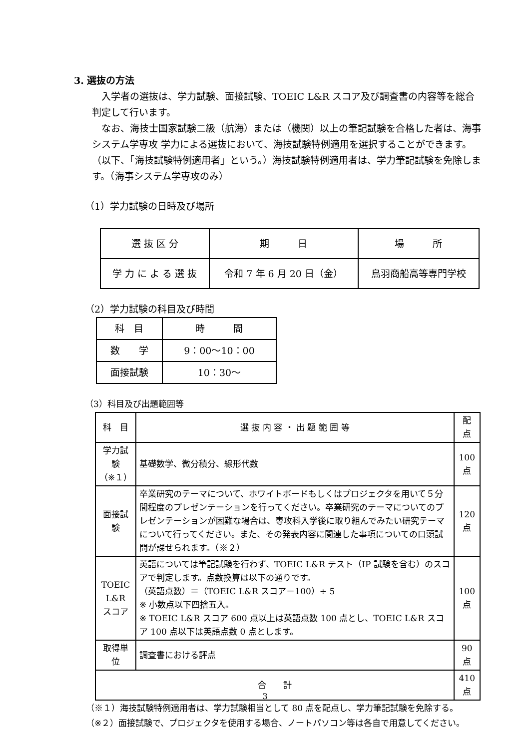3. 選抜の方法
　入学者の選抜は、学力試験、面接試験、TOEIC L&R スコア及び調査書の内容等を総合判定して行います。
　なお、海技士国家試験二級（航海）または（機関）以上の筆記試験を合格した者は、海事システム学専攻 学力による選抜において、海技試験特例適用を選択することができます。（以下、「海技試験特例適用者」という。）海技試験特例適用者は、学力筆記試験を免除します。（海事システム学専攻のみ）
（1）学力試験の日時及び場所
| 選 抜 区 分 | 期 日 | 場 所 |
| --- | --- | --- |
| 学 力 に よ る 選 抜 | 令和 7 年 6 月 20 日（金） | 鳥羽商船高等専門学校 |
（2）学力試験の科目及び時間
| 科 目 | 時 間 |
| --- | --- |
| 数 学 | 9：00～10：00 |
| 面接試験 | 10：30～ |
（3）科目及び出題範囲等
| 科 目 | 選 抜 内 容 ・ 出 題 範 囲 等 | 配 点 |
| --- | --- | --- |
| 学力試験 （※１） | 基礎数学、微分積分、線形代数 | 100 点 |
| 面接試験 | 卒業研究のテーマについて、ホワイトボードもしくはプロジェクタを用いて５分間程度のプレゼンテーションを行ってください。卒業研究のテーマについてのプレゼンテーションが困難な場合は、専攻科入学後に取り組んでみたい研究テーマについて行ってください。また、その発表内容に関連した事項についての口頭試問が課せられます。（※２） | 120 点 |
| TOEIC L&R スコア | 英語については筆記試験を行わず、TOEIC L&R テスト（IP 試験を含む）のスコアで判定します。点数換算は以下の通りです。 （英語点数）＝（TOEIC L&R スコア－100）÷ 5 ※ 小数点以下四捨五入。 ※ TOEIC L&R スコア 600 点以上は英語点数 100 点とし、TOEIC L&R スコア 100 点以下は英語点数 0 点とします。 | 100 点 |
| 取得単位 | 調査書における評点 | 90 点 |
| 合 計 | | 410 点 |
（※１）海技試験特例適用者は、学力試験相当として 80 点を配点し、学力筆記試験を免除する。
（※２）面接試験で、プロジェクタを使用する場合、ノートパソコン等は各自で用意してください。
3